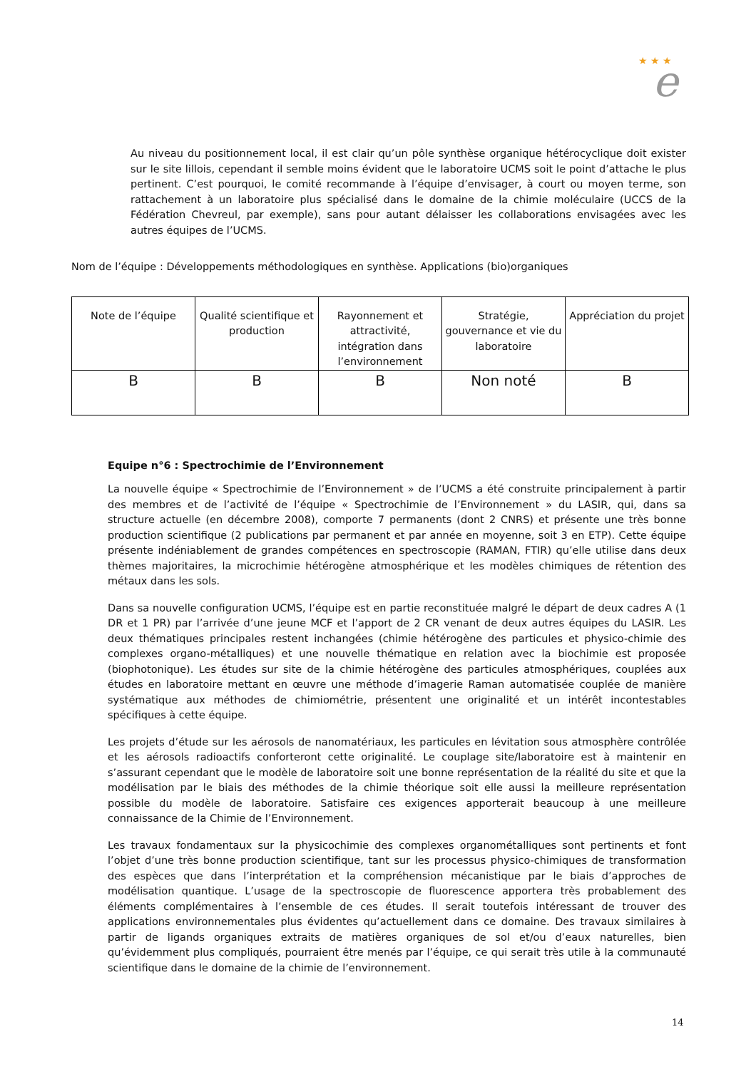★ ★ ★
e
Au niveau du positionnement local, il est clair qu’un pôle synthèse organique hétérocyclique doit exister sur le site lillois, cependant il semble moins évident que le laboratoire UCMS soit le point d’attache le plus pertinent. C’est pourquoi, le comité recommande à l’équipe d’envisager, à court ou moyen terme, son rattachement à un laboratoire plus spécialisé dans le domaine de la chimie moléculaire (UCCS de la Fédération Chevreul, par exemple), sans pour autant délaisser les collaborations envisagées avec les autres équipes de l’UCMS.
Nom de l’équipe : Développements méthodologiques en synthèse. Applications (bio)organiques
| Note de l’équipe | Qualité scientifique et production | Rayonnement et attractivité, intégration dans l’environnement | Stratégie, gouvernance et vie du laboratoire | Appréciation du projet |
| B | B | B | Non noté | B |
Equipe n°6 : Spectrochimie de l’Environnement
La nouvelle équipe « Spectrochimie de l’Environnement » de l’UCMS a été construite principalement à partir des membres et de l’activité de l’équipe « Spectrochimie de l’Environnement » du LASIR, qui, dans sa structure actuelle (en décembre 2008), comporte 7 permanents (dont 2 CNRS) et présente une très bonne production scientifique (2 publications par permanent et par année en moyenne, soit 3 en ETP). Cette équipe présente indéniablement de grandes compétences en spectroscopie (RAMAN, FTIR) qu’elle utilise dans deux thèmes majoritaires, la microchimie hétérogène atmosphérique et les modèles chimiques de rétention des métaux dans les sols.
Dans sa nouvelle configuration UCMS, l’équipe est en partie reconstituée malgré le départ de deux cadres A (1 DR et 1 PR) par l’arrivée d’une jeune MCF et l’apport de 2 CR venant de deux autres équipes du LASIR. Les deux thématiques principales restent inchangées (chimie hétérogène des particules et physico-chimie des complexes organo-métalliques) et une nouvelle thématique en relation avec la biochimie est proposée (biophotonique). Les études sur site de la chimie hétérogène des particules atmosphériques, couplées aux études en laboratoire mettant en œuvre une méthode d’imagerie Raman automatisée couplée de manière systématique aux méthodes de chimiométrie, présentent une originalité et un intérêt incontestables spécifiques à cette équipe.
Les projets d’étude sur les aérosols de nanomatériaux, les particules en lévitation sous atmosphère contrôlée et les aérosols radioactifs conforteront cette originalité. Le couplage site/laboratoire est à maintenir en s’assurant cependant que le modèle de laboratoire soit une bonne représentation de la réalité du site et que la modélisation par le biais des méthodes de la chimie théorique soit elle aussi la meilleure représentation possible du modèle de laboratoire. Satisfaire ces exigences apporterait beaucoup à une meilleure connaissance de la Chimie de l’Environnement.
Les travaux fondamentaux sur la physicochimie des complexes organométalliques sont pertinents et font l’objet d’une très bonne production scientifique, tant sur les processus physico-chimiques de transformation des espèces que dans l’interprétation et la compréhension mécanistique par le biais d’approches de modélisation quantique. L’usage de la spectroscopie de fluorescence apportera très probablement des éléments complémentaires à l’ensemble de ces études. Il serait toutefois intéressant de trouver des applications environnementales plus évidentes qu’actuellement dans ce domaine. Des travaux similaires à partir de ligands organiques extraits de matières organiques de sol et/ou d’eaux naturelles, bien qu’évidemment plus compliqués, pourraient être menés par l’équipe, ce qui serait très utile à la communauté scientifique dans le domaine de la chimie de l’environnement.
14